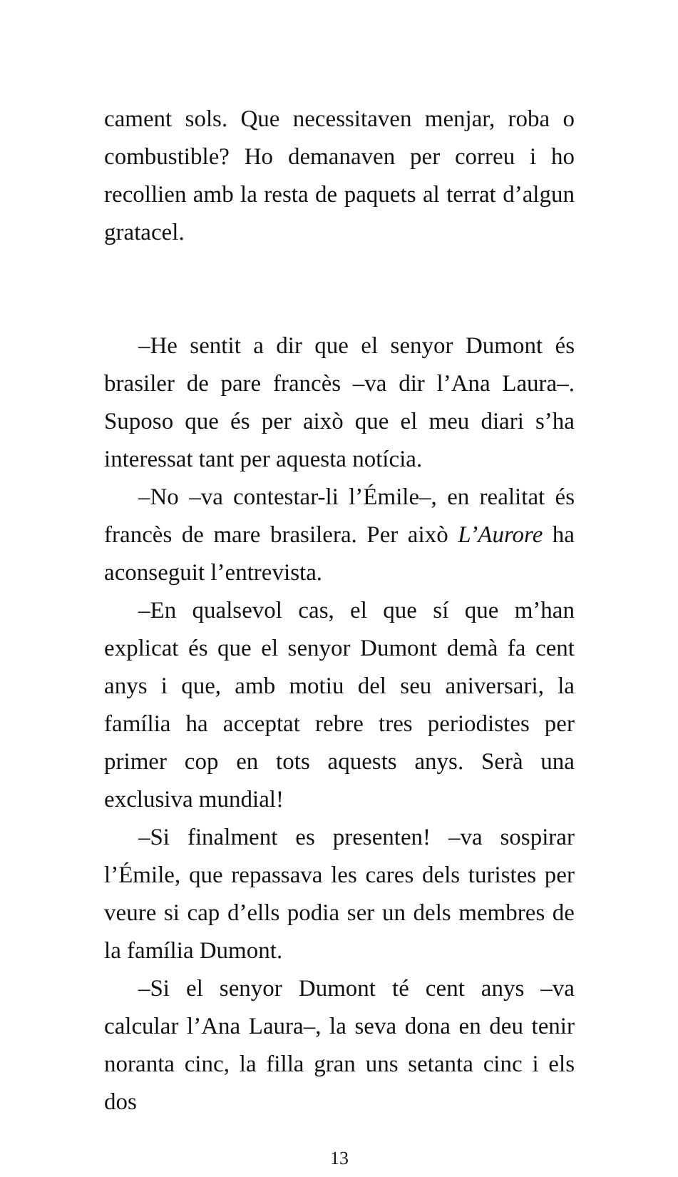cament sols. Que necessitaven menjar, roba o combustible? Ho demanaven per correu i ho recollien amb la resta de paquets al terrat d’algun gratacel.
–He sentit a dir que el senyor Dumont és brasiler de pare francès –va dir l’Ana Laura–. Suposo que és per això que el meu diari s’ha interessat tant per aquesta notícia.
–No –va contestar-li l’Émile–, en realitat és francès de mare brasilera. Per això L’Aurore ha aconseguit l’entrevista.
–En qualsevol cas, el que sí que m’han explicat és que el senyor Dumont demà fa cent anys i que, amb motiu del seu aniversari, la família ha acceptat rebre tres periodistes per primer cop en tots aquests anys. Serà una exclusiva mundial!
–Si finalment es presenten! –va sospirar l’Émile, que repassava les cares dels turistes per veure si cap d’ells podia ser un dels membres de la família Dumont.
–Si el senyor Dumont té cent anys –va calcular l’Ana Laura–, la seva dona en deu tenir noranta cinc, la filla gran uns setanta cinc i els dos
13